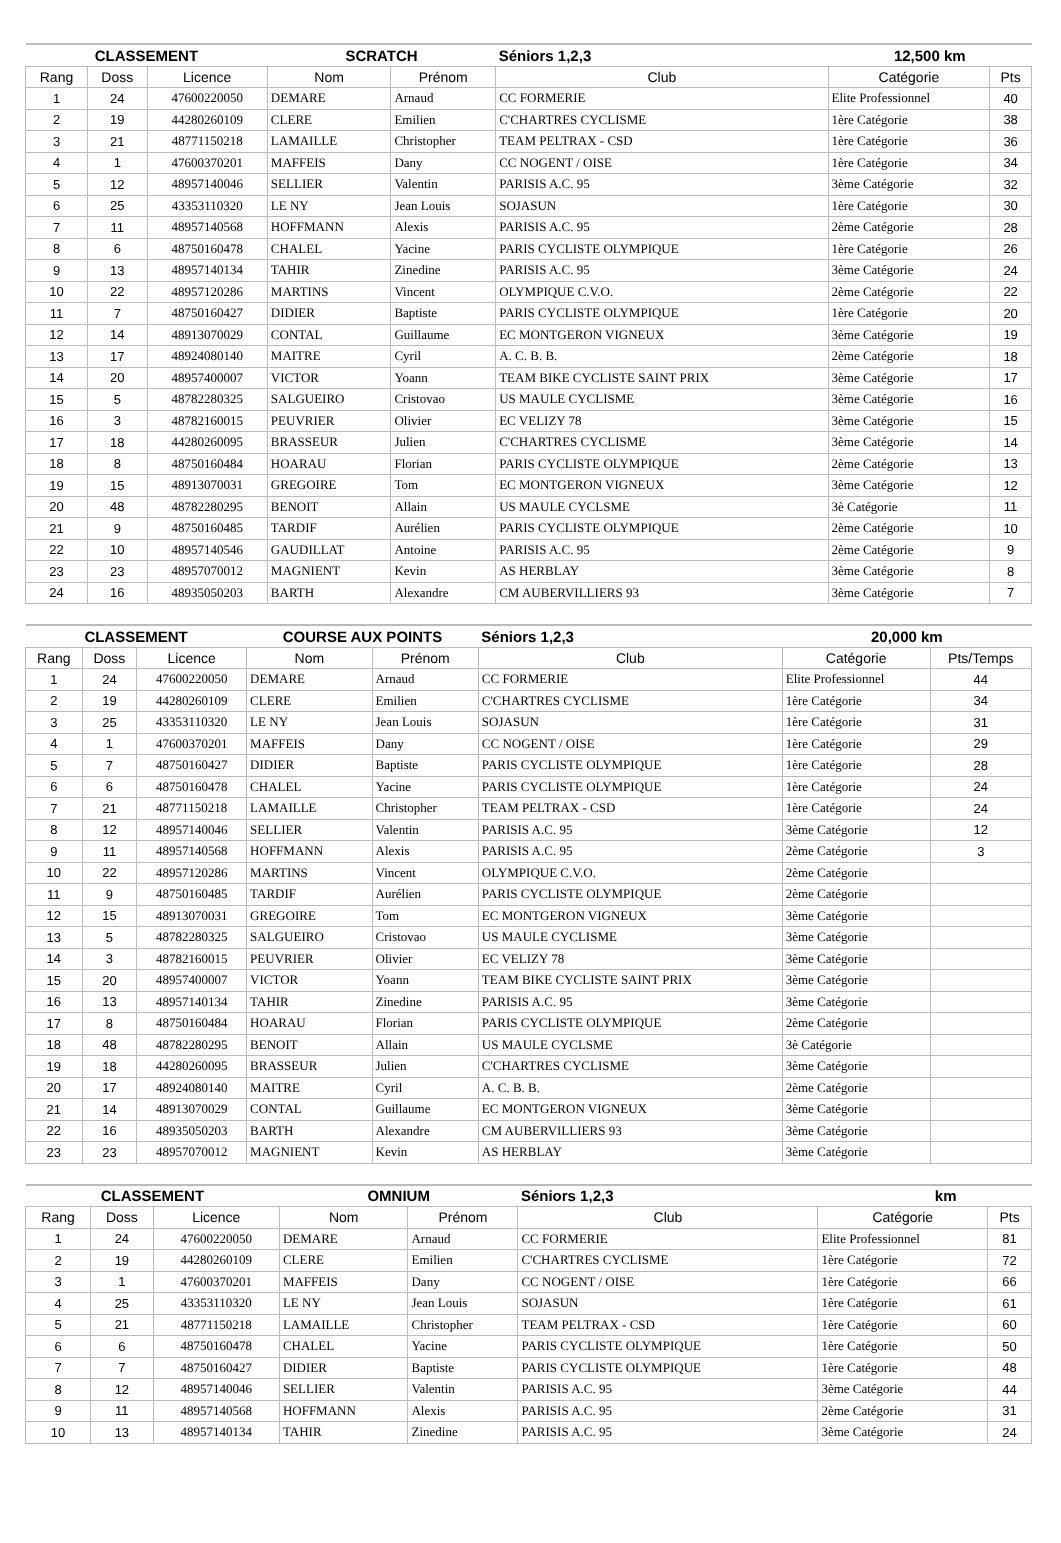| CLASSEMENT | | | SCRATCH | | Séniors 1,2,3 | 12,500 km | |
| Rang | Doss | Licence | Nom | Prénom | Club | Catégorie | Pts |
| 1 | 24 | 47600220050 | DEMARE | Arnaud | CC FORMERIE | Elite Professionnel | 40 |
| 2 | 19 | 44280260109 | CLERE | Emilien | C'CHARTRES CYCLISME | 1ère Catégorie | 38 |
| 3 | 21 | 48771150218 | LAMAILLE | Christopher | TEAM PELTRAX - CSD | 1ère Catégorie | 36 |
| 4 | 1 | 47600370201 | MAFFEIS | Dany | CC NOGENT / OISE | 1ère Catégorie | 34 |
| 5 | 12 | 48957140046 | SELLIER | Valentin | PARISIS A.C. 95 | 3ème Catégorie | 32 |
| 6 | 25 | 43353110320 | LE NY | Jean Louis | SOJASUN | 1ère Catégorie | 30 |
| 7 | 11 | 48957140568 | HOFFMANN | Alexis | PARISIS A.C. 95 | 2ème Catégorie | 28 |
| 8 | 6 | 48750160478 | CHALEL | Yacine | PARIS CYCLISTE OLYMPIQUE | 1ère Catégorie | 26 |
| 9 | 13 | 48957140134 | TAHIR | Zinedine | PARISIS A.C. 95 | 3ème Catégorie | 24 |
| 10 | 22 | 48957120286 | MARTINS | Vincent | OLYMPIQUE C.V.O. | 2ème Catégorie | 22 |
| 11 | 7 | 48750160427 | DIDIER | Baptiste | PARIS CYCLISTE OLYMPIQUE | 1ère Catégorie | 20 |
| 12 | 14 | 48913070029 | CONTAL | Guillaume | EC MONTGERON VIGNEUX | 3ème Catégorie | 19 |
| 13 | 17 | 48924080140 | MAITRE | Cyril | A. C. B. B. | 2ème Catégorie | 18 |
| 14 | 20 | 48957400007 | VICTOR | Yoann | TEAM BIKE CYCLISTE SAINT PRIX | 3ème Catégorie | 17 |
| 15 | 5 | 48782280325 | SALGUEIRO | Cristovao | US MAULE CYCLISME | 3ème Catégorie | 16 |
| 16 | 3 | 48782160015 | PEUVRIER | Olivier | EC VELIZY 78 | 3ème Catégorie | 15 |
| 17 | 18 | 44280260095 | BRASSEUR | Julien | C'CHARTRES CYCLISME | 3ème Catégorie | 14 |
| 18 | 8 | 48750160484 | HOARAU | Florian | PARIS CYCLISTE OLYMPIQUE | 2ème Catégorie | 13 |
| 19 | 15 | 48913070031 | GREGOIRE | Tom | EC MONTGERON VIGNEUX | 3ème Catégorie | 12 |
| 20 | 48 | 48782280295 | BENOIT | Allain | US MAULE CYCLSME | 3è Catégorie | 11 |
| 21 | 9 | 48750160485 | TARDIF | Aurélien | PARIS CYCLISTE OLYMPIQUE | 2ème Catégorie | 10 |
| 22 | 10 | 48957140546 | GAUDILLAT | Antoine | PARISIS A.C. 95 | 2ème Catégorie | 9 |
| 23 | 23 | 48957070012 | MAGNIENT | Kevin | AS HERBLAY | 3ème Catégorie | 8 |
| 24 | 16 | 48935050203 | BARTH | Alexandre | CM AUBERVILLIERS 93 | 3ème Catégorie | 7 |
| CLASSEMENT | | | COURSE AUX POINTS | | Séniors 1,2,3 | 20,000 km | |
| Rang | Doss | Licence | Nom | Prénom | Club | Catégorie | Pts/Temps |
| 1 | 24 | 47600220050 | DEMARE | Arnaud | CC FORMERIE | Elite Professionnel | 44 |
| 2 | 19 | 44280260109 | CLERE | Emilien | C'CHARTRES CYCLISME | 1ère Catégorie | 34 |
| 3 | 25 | 43353110320 | LE NY | Jean Louis | SOJASUN | 1ère Catégorie | 31 |
| 4 | 1 | 47600370201 | MAFFEIS | Dany | CC NOGENT / OISE | 1ère Catégorie | 29 |
| 5 | 7 | 48750160427 | DIDIER | Baptiste | PARIS CYCLISTE OLYMPIQUE | 1ère Catégorie | 28 |
| 6 | 6 | 48750160478 | CHALEL | Yacine | PARIS CYCLISTE OLYMPIQUE | 1ère Catégorie | 24 |
| 7 | 21 | 48771150218 | LAMAILLE | Christopher | TEAM PELTRAX - CSD | 1ère Catégorie | 24 |
| 8 | 12 | 48957140046 | SELLIER | Valentin | PARISIS A.C. 95 | 3ème Catégorie | 12 |
| 9 | 11 | 48957140568 | HOFFMANN | Alexis | PARISIS A.C. 95 | 2ème Catégorie | 3 |
| 10 | 22 | 48957120286 | MARTINS | Vincent | OLYMPIQUE C.V.O. | 2ème Catégorie | |
| 11 | 9 | 48750160485 | TARDIF | Aurélien | PARIS CYCLISTE OLYMPIQUE | 2ème Catégorie | |
| 12 | 15 | 48913070031 | GREGOIRE | Tom | EC MONTGERON VIGNEUX | 3ème Catégorie | |
| 13 | 5 | 48782280325 | SALGUEIRO | Cristovao | US MAULE CYCLISME | 3ème Catégorie | |
| 14 | 3 | 48782160015 | PEUVRIER | Olivier | EC VELIZY 78 | 3ème Catégorie | |
| 15 | 20 | 48957400007 | VICTOR | Yoann | TEAM BIKE CYCLISTE SAINT PRIX | 3ème Catégorie | |
| 16 | 13 | 48957140134 | TAHIR | Zinedine | PARISIS A.C. 95 | 3ème Catégorie | |
| 17 | 8 | 48750160484 | HOARAU | Florian | PARIS CYCLISTE OLYMPIQUE | 2ème Catégorie | |
| 18 | 48 | 48782280295 | BENOIT | Allain | US MAULE CYCLSME | 3è Catégorie | |
| 19 | 18 | 44280260095 | BRASSEUR | Julien | C'CHARTRES CYCLISME | 3ème Catégorie | |
| 20 | 17 | 48924080140 | MAITRE | Cyril | A. C. B. B. | 2ème Catégorie | |
| 21 | 14 | 48913070029 | CONTAL | Guillaume | EC MONTGERON VIGNEUX | 3ème Catégorie | |
| 22 | 16 | 48935050203 | BARTH | Alexandre | CM AUBERVILLIERS 93 | 3ème Catégorie | |
| 23 | 23 | 48957070012 | MAGNIENT | Kevin | AS HERBLAY | 3ème Catégorie | |
| CLASSEMENT | | | OMNIUM | | Séniors 1,2,3 | km | |
| Rang | Doss | Licence | Nom | Prénom | Club | Catégorie | Pts |
| 1 | 24 | 47600220050 | DEMARE | Arnaud | CC FORMERIE | Elite Professionnel | 81 |
| 2 | 19 | 44280260109 | CLERE | Emilien | C'CHARTRES CYCLISME | 1ère Catégorie | 72 |
| 3 | 1 | 47600370201 | MAFFEIS | Dany | CC NOGENT / OISE | 1ère Catégorie | 66 |
| 4 | 25 | 43353110320 | LE NY | Jean Louis | SOJASUN | 1ère Catégorie | 61 |
| 5 | 21 | 48771150218 | LAMAILLE | Christopher | TEAM PELTRAX - CSD | 1ère Catégorie | 60 |
| 6 | 6 | 48750160478 | CHALEL | Yacine | PARIS CYCLISTE OLYMPIQUE | 1ère Catégorie | 50 |
| 7 | 7 | 48750160427 | DIDIER | Baptiste | PARIS CYCLISTE OLYMPIQUE | 1ère Catégorie | 48 |
| 8 | 12 | 48957140046 | SELLIER | Valentin | PARISIS A.C. 95 | 3ème Catégorie | 44 |
| 9 | 11 | 48957140568 | HOFFMANN | Alexis | PARISIS A.C. 95 | 2ème Catégorie | 31 |
| 10 | 13 | 48957140134 | TAHIR | Zinedine | PARISIS A.C. 95 | 3ème Catégorie | 24 |